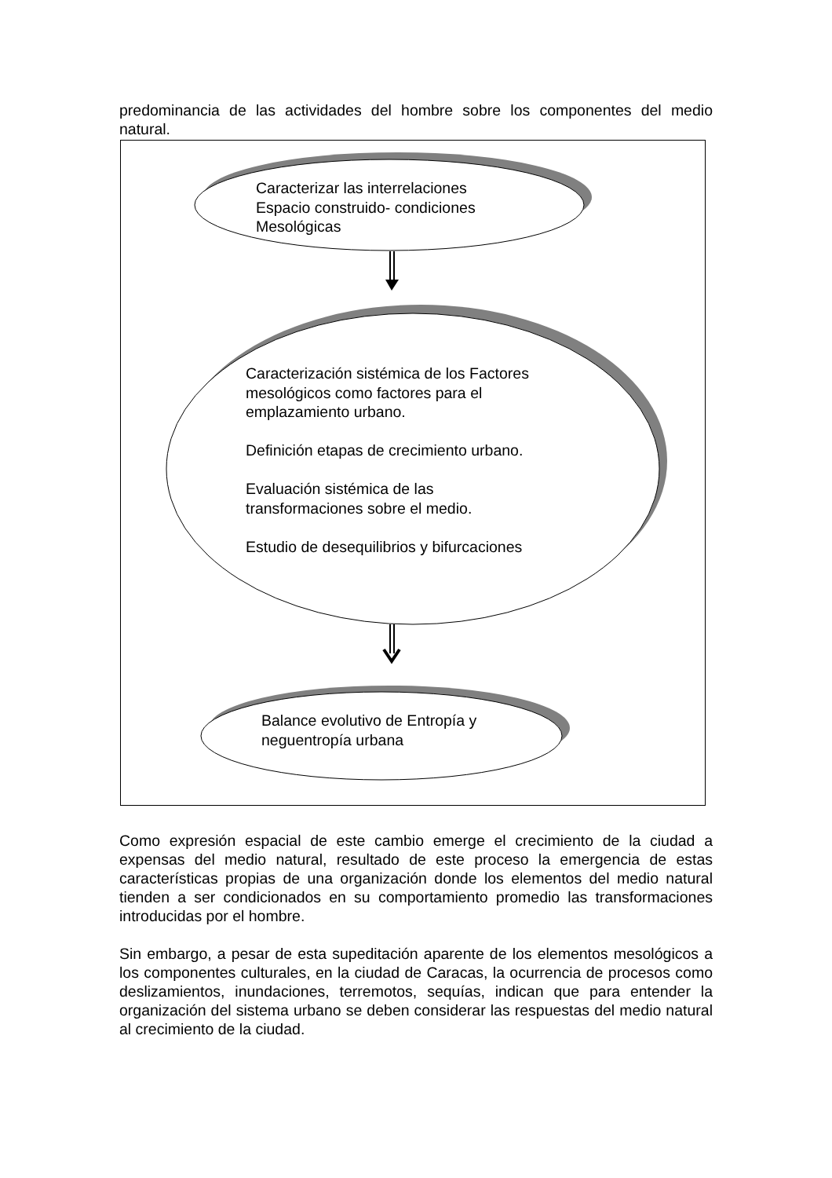predominancia de las actividades del hombre sobre los componentes del medio natural.
Caracterizar las interrelaciones
Espacio construido- condiciones
Mesológicas
Caracterización sistémica de los Factores
mesológicos como factores para el
emplazamiento urbano.
Definición etapas de crecimiento urbano.
Evaluación sistémica de las
transformaciones sobre el medio.
Estudio de desequilibrios y bifurcaciones
Balance evolutivo de Entropía y
neguentropía urbana
Como expresión espacial de este cambio emerge el crecimiento de la ciudad a expensas del medio natural, resultado de este proceso la emergencia de estas características propias de una organización donde los elementos del medio natural tienden a ser condicionados en su comportamiento promedio las transformaciones introducidas por el hombre.
Sin embargo, a pesar de esta supeditación aparente de los elementos mesológicos a los componentes culturales, en la ciudad de Caracas, la ocurrencia de procesos como deslizamientos, inundaciones, terremotos, sequías, indican que para entender la organización del sistema urbano se deben considerar las respuestas del medio natural al crecimiento de la ciudad.